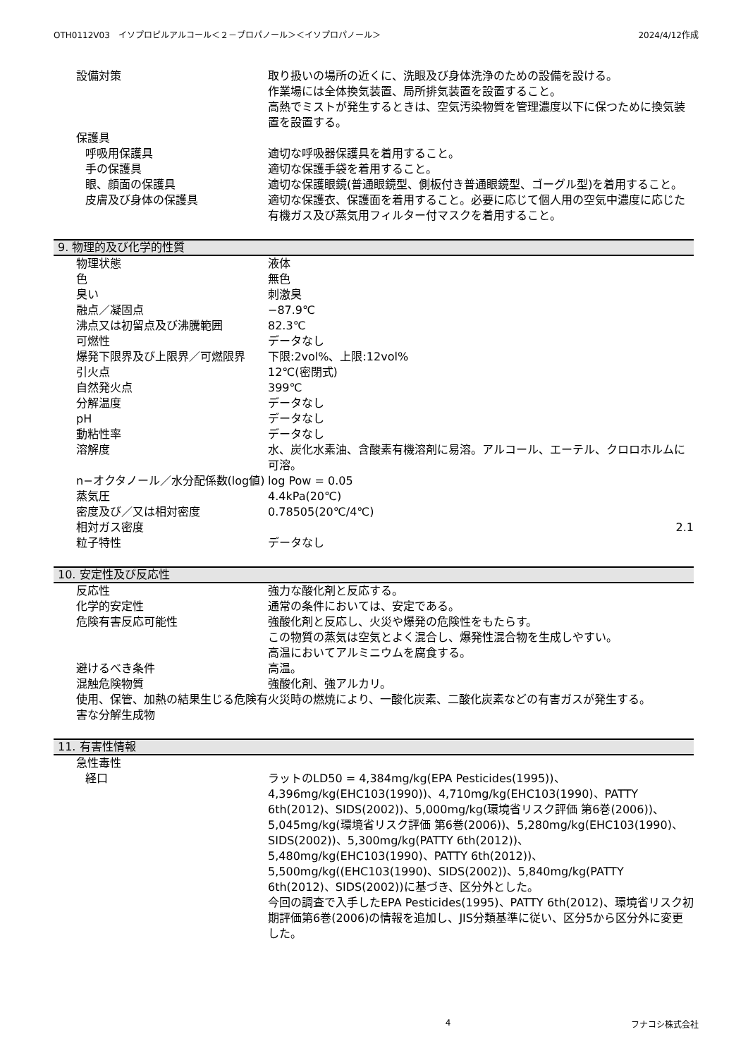OTH0112V03　イソプロピルアルコール＜２－プロパノール＞＜イソプロパノール＞ 2024/4/12作成
| 設備対策 | 取り扱いの場所の近くに、洗眼及び身体洗浄のための設備を設ける。 作業場には全体換気装置、局所排気装置を設置すること。 高熱でミストが発生するときは、空気汚染物質を管理濃度以下に保つために換気装置を設置する。 |
| 保護具 | |
| 呼吸用保護具 | 適切な呼吸器保護具を着用すること。 |
| 手の保護具 | 適切な保護手袋を着用すること。 |
| 眼、顔面の保護具 | 適切な保護眼鏡(普通眼鏡型、側板付き普通眼鏡型、ゴーグル型)を着用すること。 |
| 皮膚及び身体の保護具 | 適切な保護衣、保護面を着用すること。必要に応じて個人用の空気中濃度に応じた有機ガス及び蒸気用フィルター付マスクを着用すること。 |
9. 物理的及び化学的性質
| 物理状態 | 液体 |
| 色 | 無色 |
| 臭い | 刺激臭 |
| 融点／凝固点 | −87.9℃ |
| 沸点又は初留点及び沸騰範囲 | 82.3℃ |
| 可燃性 | データなし |
| 爆発下限界及び上限界／可燃限界 | 下限:2vol%、上限:12vol% |
| 引火点 | 12℃(密閉式) |
| 自然発火点 | 399℃ |
| 分解温度 | データなし |
| pH | データなし |
| 動粘性率 | データなし |
| 溶解度 | 水、炭化水素油、含酸素有機溶剤に易溶。アルコール、エーテル、クロロホルムに可溶。 |
| n−オクタノール／水分配係数(log値) | log Pow = 0.05 |
| 蒸気圧 | 4.4kPa(20℃) |
| 密度及び／又は相対密度 | 0.78505(20℃/4℃) |
| 相対ガス密度 | 2.1 |
| 粒子特性 | データなし |
10. 安定性及び反応性
| 反応性 | 強力な酸化剤と反応する。 |
| 化学的安定性 | 通常の条件においては、安定である。 |
| 危険有害反応可能性 | 強酸化剤と反応し、火災や爆発の危険性をもたらす。 この物質の蒸気は空気とよく混合し、爆発性混合物を生成しやすい。 高温においてアルミニウムを腐食する。 |
| 避けるべき条件 | 高温。 |
| 混触危険物質 | 強酸化剤、強アルカリ。 |
| 使用、保管、加熱の結果生じる危険有害な分解生成物 | 火災時の燃焼により、一酸化炭素、二酸化炭素などの有害ガスが発生する。 |
11. 有害性情報
| 急性毒性 | |
| 経口 | ラットのLD50 = 4,384mg/kg(EPA Pesticides(1995))、4,396mg/kg(EHC103(1990))、4,710mg/kg(EHC103(1990)、PATTY 6th(2012)、SIDS(2002))、5,000mg/kg(環境省リスク評価 第6巻(2006))、5,045mg/kg(環境省リスク評価 第6巻(2006))、5,280mg/kg(EHC103(1990)、SIDS(2002))、5,300mg/kg(PATTY 6th(2012))、5,480mg/kg(EHC103(1990)、PATTY 6th(2012))、5,500mg/kg((EHC103(1990)、SIDS(2002))、5,840mg/kg(PATTY 6th(2012)、SIDS(2002))に基づき、区分外とした。 今回の調査で入手したEPA Pesticides(1995)、PATTY 6th(2012)、環境省リスク初期評価第6巻(2006)の情報を追加し、JIS分類基準に従い、区分5から区分外に変更した。 |
4 フナコシ株式会社